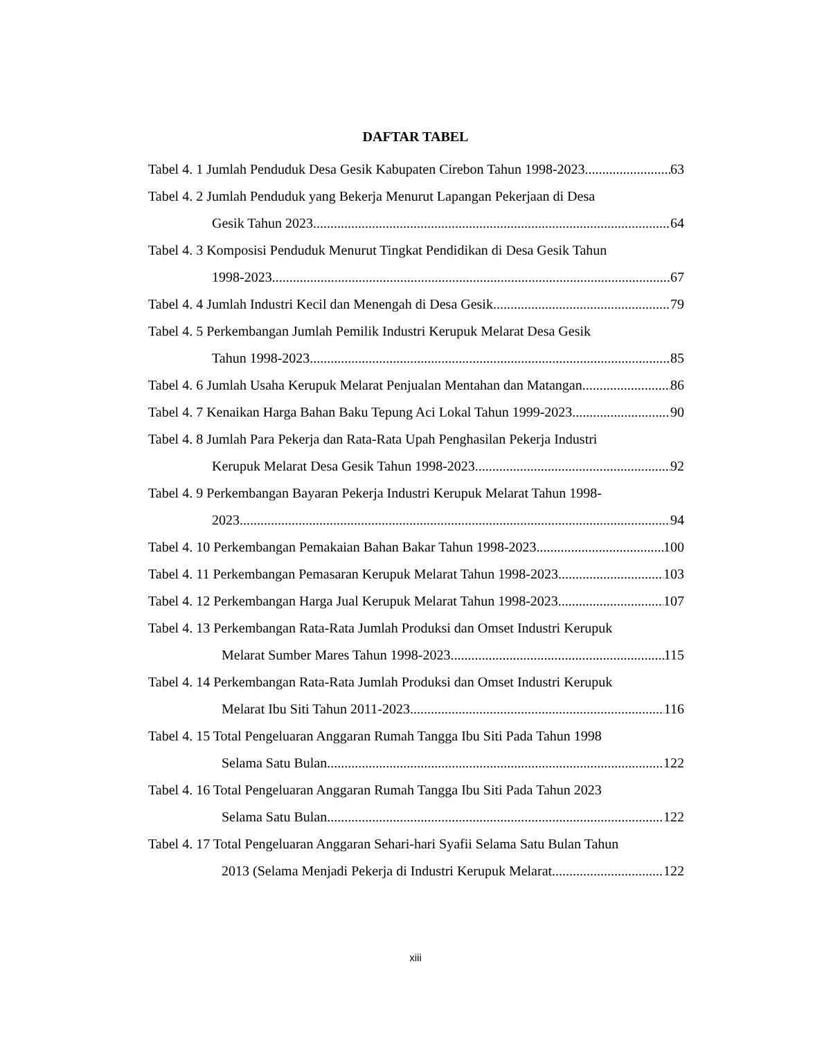DAFTAR TABEL
Tabel 4. 1 Jumlah Penduduk Desa Gesik Kabupaten Cirebon Tahun 1998-2023 63
Tabel 4. 2 Jumlah Penduduk yang Bekerja Menurut Lapangan Pekerjaan di Desa
Gesik Tahun 2023 64
Tabel 4. 3 Komposisi Penduduk Menurut Tingkat Pendidikan di Desa Gesik Tahun
1998-2023 67
Tabel 4. 4 Jumlah Industri Kecil dan Menengah di Desa Gesik 79
Tabel 4. 5 Perkembangan Jumlah Pemilik Industri Kerupuk Melarat Desa Gesik
Tahun 1998-2023 85
Tabel 4. 6 Jumlah Usaha Kerupuk Melarat Penjualan Mentahan dan Matangan 86
Tabel 4. 7 Kenaikan Harga Bahan Baku Tepung Aci Lokal Tahun 1999-2023 90
Tabel 4. 8 Jumlah Para Pekerja dan Rata-Rata Upah Penghasilan Pekerja Industri
Kerupuk Melarat Desa Gesik Tahun 1998-2023 92
Tabel 4. 9 Perkembangan Bayaran Pekerja Industri Kerupuk Melarat Tahun 1998-
2023 94
Tabel 4. 10 Perkembangan Pemakaian Bahan Bakar Tahun 1998-2023 100
Tabel 4. 11 Perkembangan Pemasaran Kerupuk Melarat Tahun 1998-2023 103
Tabel 4. 12 Perkembangan Harga Jual Kerupuk Melarat Tahun 1998-2023 107
Tabel 4. 13 Perkembangan Rata-Rata Jumlah Produksi dan Omset Industri Kerupuk
Melarat Sumber Mares Tahun 1998-2023 115
Tabel 4. 14 Perkembangan Rata-Rata Jumlah Produksi dan Omset Industri Kerupuk
Melarat Ibu Siti Tahun 2011-2023 116
Tabel 4. 15 Total Pengeluaran Anggaran Rumah Tangga Ibu Siti Pada Tahun 1998
Selama Satu Bulan 122
Tabel 4. 16 Total Pengeluaran Anggaran Rumah Tangga Ibu Siti Pada Tahun 2023
Selama Satu Bulan 122
Tabel 4. 17 Total Pengeluaran Anggaran Sehari-hari Syafii Selama Satu Bulan Tahun
2013 (Selama Menjadi Pekerja di Industri Kerupuk Melarat 122
xiii